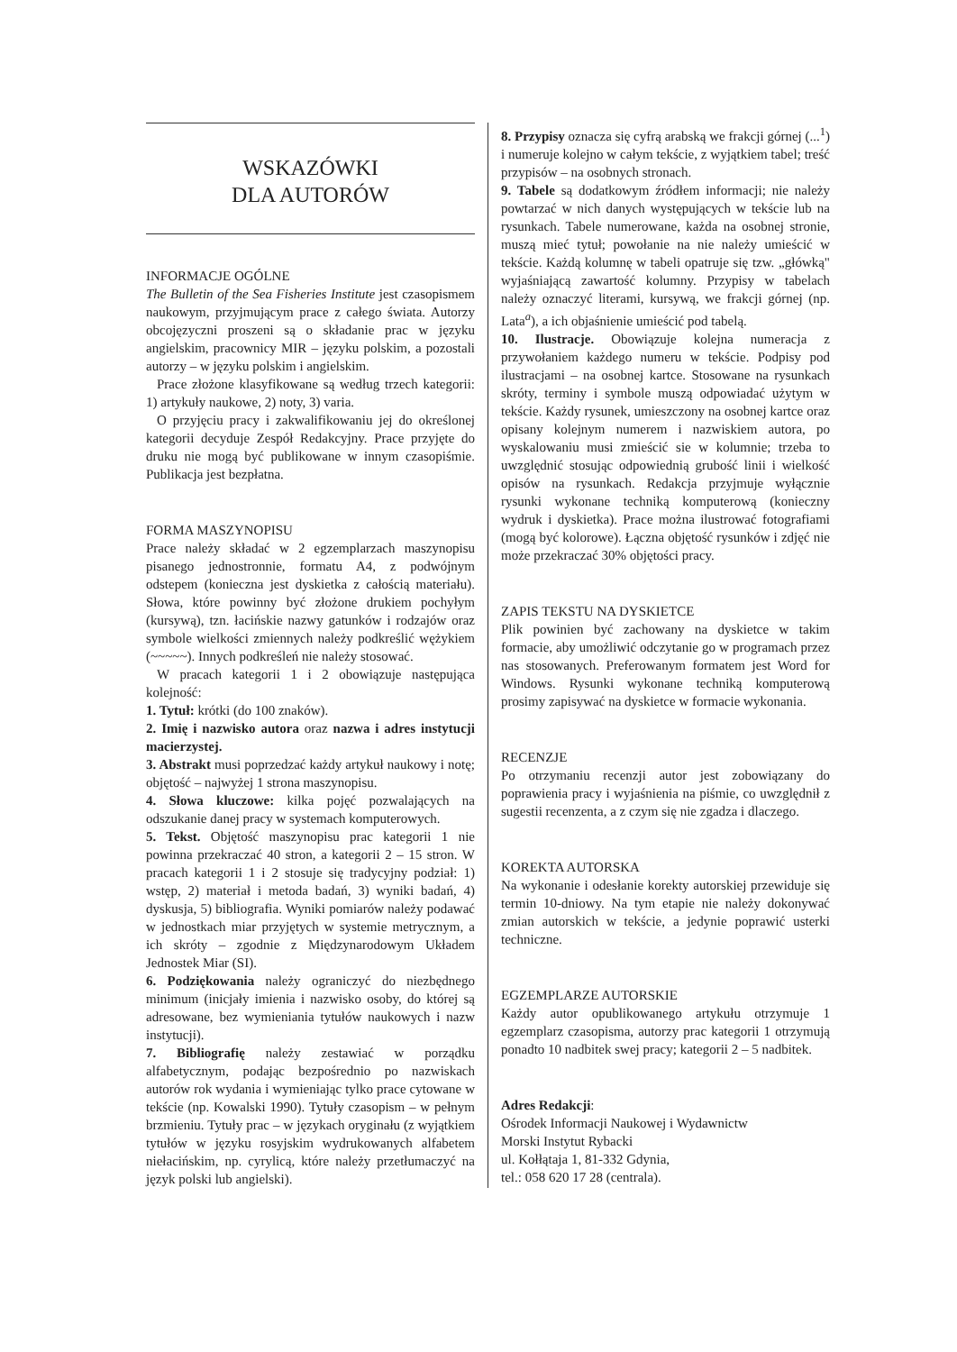WSKAZÓWKI
DLA AUTORÓW
INFORMACJE OGÓLNE
The Bulletin of the Sea Fisheries Institute jest czasopismem naukowym, przyjmującym prace z całego świata. Autorzy obcojęzyczni proszeni są o składanie prac w języku angielskim, pracownicy MIR – języku polskim, a pozostali autorzy – w języku polskim i angielskim.
Prace złożone klasyfikowane są według trzech kategorii: 1) artykuły naukowe, 2) noty, 3) varia.
O przyjęciu pracy i zakwalifikowaniu jej do określonej kategorii decyduje Zespół Redakcyjny. Prace przyjęte do druku nie mogą być publikowane w innym czasopiśmie. Publikacja jest bezpłatna.
FORMA MASZYNOPISU
Prace należy składać w 2 egzemplarzach maszynopisu pisanego jednostronnie, formatu A4, z podwójnym odstepem (konieczna jest dyskietka z całością materiału). Słowa, które powinny być złożone drukiem pochyłym (kursywą), tzn. łacińskie nazwy gatunków i rodzajów oraz symbole wielkości zmiennych należy podkreślić wężykiem (~~~~~). Innych podkreśleń nie należy stosować.
W pracach kategorii 1 i 2 obowiązuje następująca kolejność:
1. Tytuł: krótki (do 100 znaków).
2. Imię i nazwisko autora oraz nazwa i adres instytucji macierzystej.
3. Abstrakt musi poprzedzać każdy artykuł naukowy i notę; objętość – najwyżej 1 strona maszynopisu.
4. Słowa kluczowe: kilka pojęć pozwalających na odszukanie danej pracy w systemach komputerowych.
5. Tekst. Objętość maszynopisu prac kategorii 1 nie powinna przekraczać 40 stron, a kategorii 2 – 15 stron. W pracach kategorii 1 i 2 stosuje się tradycyjny podział: 1) wstęp, 2) materiał i metoda badań, 3) wyniki badań, 4) dyskusja, 5) bibliografia. Wyniki pomiarów należy podawać w jednostkach miar przyjętych w systemie metrycznym, a ich skróty – zgodnie z Międzynarodowym Układem Jednostek Miar (SI).
6. Podziękowania należy ograniczyć do niezbędnego minimum (inicjały imienia i nazwisko osoby, do której są adresowane, bez wymieniania tytułów naukowych i nazw instytucji).
7. Bibliografię należy zestawiać w porządku alfabetycznym, podając bezpośrednio po nazwiskach autorów rok wydania i wymieniając tylko prace cytowane w tekście (np. Kowalski 1990). Tytuły czasopism – w pełnym brzmieniu. Tytuły prac – w językach oryginału (z wyjątkiem tytułów w języku rosyjskim wydrukowanych alfabetem niełacińskim, np. cyrylicą, które należy przetłumaczyć na język polski lub angielski).
8. Przypisy oznacza się cyfrą arabską we frakcji górnej (...<sup>1</sup>) i numeruje kolejno w całym tekście, z wyjątkiem tabel; treść przypisów – na osobnych stronach.
9. Tabele są dodatkowym źródłem informacji; nie należy powtarzać w nich danych występujących w tekście lub na rysunkach. Tabele numerowane, każda na osobnej stronie, muszą mieć tytuł; powołanie na nie należy umieścić w tekście. Każdą kolumnę w tabeli opatruje się tzw. „główką" wyjaśniającą zawartość kolumny. Przypisy w tabelach należy oznaczyć literami, kursywą, we frakcji górnej (np. Lata<sup>a</sup>), a ich objaśnienie umieścić pod tabelą.
10. Ilustracje. Obowiązuje kolejna numeracja z przywołaniem każdego numeru w tekście. Podpisy pod ilustracjami – na osobnej kartce. Stosowane na rysunkach skróty, terminy i symbole muszą odpowiadać użytym w tekście. Każdy rysunek, umieszczony na osobnej kartce oraz opisany kolejnym numerem i nazwiskiem autora, po wyskalowaniu musi zmieścić sie w kolumnie; trzeba to uwzględnić stosując odpowiednią grubość linii i wielkość opisów na rysunkach. Redakcja przyjmuje wyłącznie rysunki wykonane techniką komputerową (konieczny wydruk i dyskietka). Prace można ilustrować fotografiami (mogą być kolorowe). Łączna objętość rysunków i zdjęć nie może przekraczać 30% objętości pracy.
ZAPIS TEKSTU NA DYSKIETCE
Plik powinien być zachowany na dyskietce w takim formacie, aby umożliwić odczytanie go w programach przez nas stosowanych. Preferowanym formatem jest Word for Windows. Rysunki wykonane techniką komputerową prosimy zapisywać na dyskietce w formacie wykonania.
RECENZJE
Po otrzymaniu recenzji autor jest zobowiązany do poprawienia pracy i wyjaśnienia na piśmie, co uwzględnił z sugestii recenzenta, a z czym się nie zgadza i dlaczego.
KOREKTA AUTORSKA
Na wykonanie i odesłanie korekty autorskiej przewiduje się termin 10-dniowy. Na tym etapie nie należy dokonywać zmian autorskich w tekście, a jedynie poprawić usterki techniczne.
EGZEMPLARZE AUTORSKIE
Każdy autor opublikowanego artykułu otrzymuje 1 egzemplarz czasopisma, autorzy prac kategorii 1 otrzymują ponadto 10 nadbitek swej pracy; kategorii 2 – 5 nadbitek.
Adres Redakcji:
Ośrodek Informacji Naukowej i Wydawnictw
Morski Instytut Rybacki
ul. Kołłątaja 1, 81-332 Gdynia,
tel.: 058 620 17 28 (centrala).